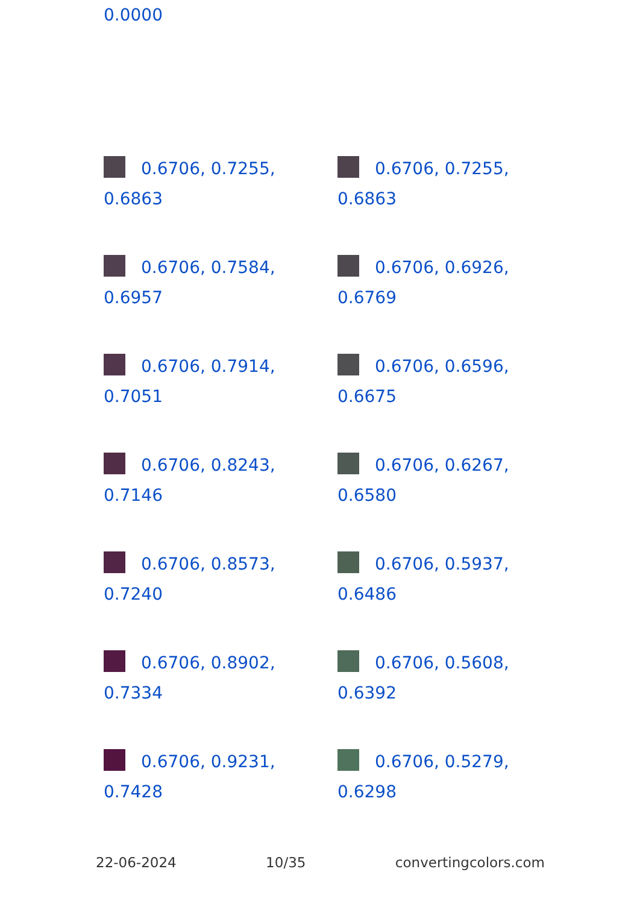0.0000
0.6706, 0.7255, 0.6863
0.6706, 0.7255, 0.6863
0.6706, 0.7584, 0.6957
0.6706, 0.6926, 0.6769
0.6706, 0.7914, 0.7051
0.6706, 0.6596, 0.6675
0.6706, 0.8243, 0.7146
0.6706, 0.6267, 0.6580
0.6706, 0.8573, 0.7240
0.6706, 0.5937, 0.6486
0.6706, 0.8902, 0.7334
0.6706, 0.5608, 0.6392
0.6706, 0.9231, 0.7428
0.6706, 0.5279, 0.6298
22-06-2024 10/35 convertingcolors.com